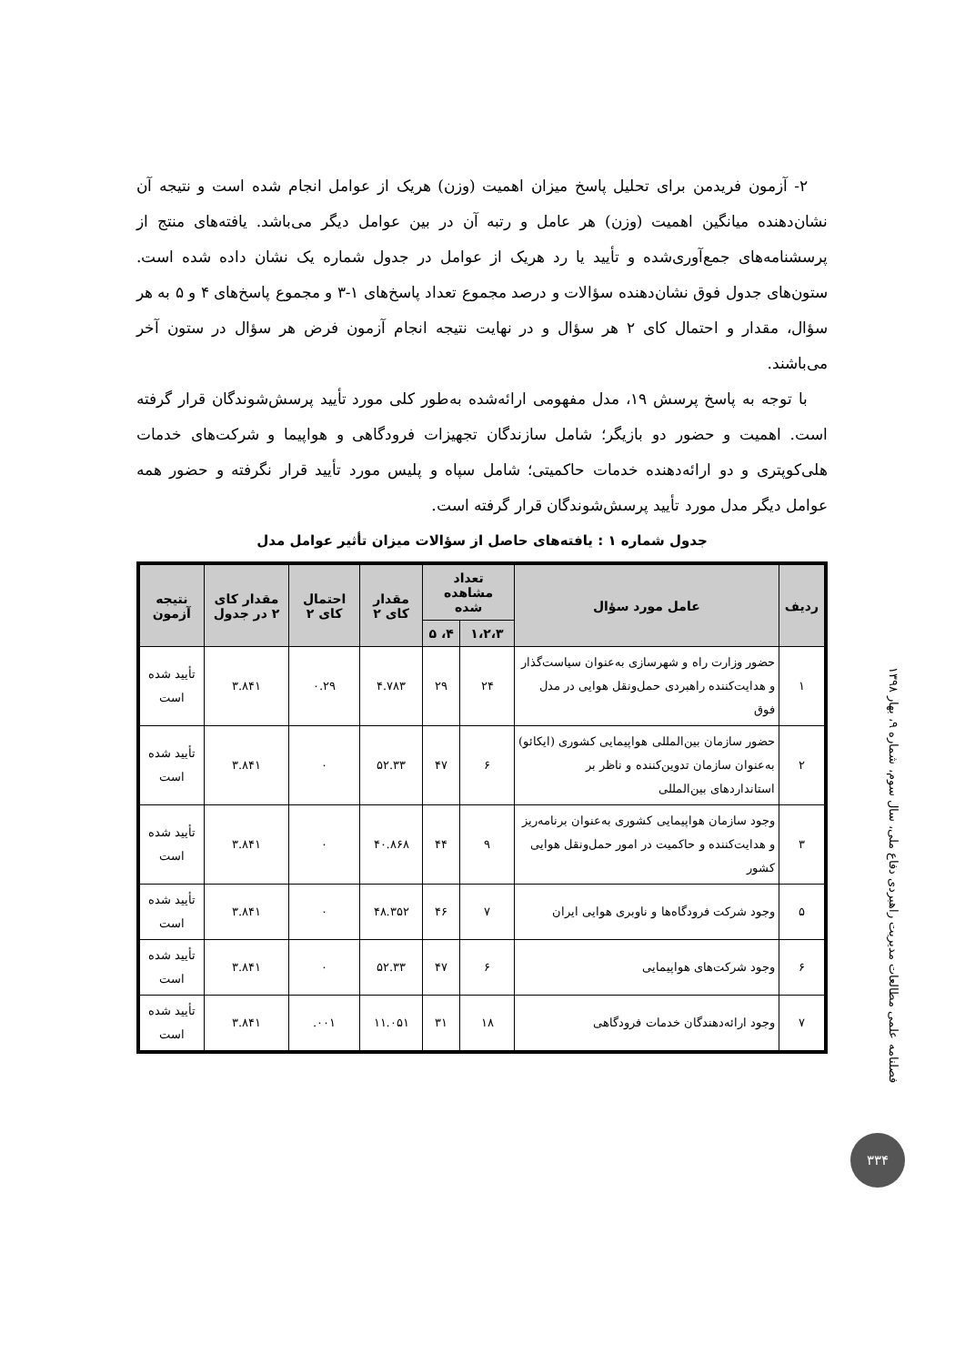۲- آزمون فریدمن برای تحلیل پاسخ میزان اهمیت (وزن) هریک از عوامل انجام شده است و نتیجه آن نشان‌دهنده میانگین اهمیت (وزن) هر عامل و رتبه آن در بین عوامل دیگر می‌باشد. یافته‌های منتج از پرسشنامه‌های جمع‌آوری‌شده و تأیید یا رد هریک از عوامل در جدول شماره یک نشان داده شده است. ستون‌های جدول فوق نشان‌دهنده سؤالات و درصد مجموع تعداد پاسخ‌های ۱-۳ و مجموع پاسخ‌های ۴ و ۵ به هر سؤال، مقدار و احتمال کای ۲ هر سؤال و در نهایت نتیجه انجام آزمون فرض هر سؤال در ستون آخر می‌باشند.
با توجه به پاسخ پرسش ۱۹، مدل مفهومی ارائه‌شده به‌طور کلی مورد تأیید پرسش‌شوندگان قرار گرفته است. اهمیت و حضور دو بازیگر؛ شامل سازندگان تجهیزات فرودگاهی و هواپیما و شرکت‌های خدمات هلی‌کوپتری و دو ارائه‌دهنده خدمات حاکمیتی؛ شامل سپاه و پلیس مورد تأیید قرار نگرفته و حضور همه عوامل دیگر مدل مورد تأیید پرسش‌شوندگان قرار گرفته است.
جدول شماره ۱ : یافته‌های حاصل از سؤالات میزان تأثیر عوامل مدل
| ردیف | عامل مورد سؤال | تعداد مشاهده شده | | مقدار کای ۲ | احتمال کای ۲ | مقدار کای ۲ در جدول | نتیجه آزمون |
| --- | --- | --- | --- | --- | --- | --- | --- |
| | | ۱،۲،۳ | ۴، ۵ | | | | |
| ۱ | حضور وزارت راه و شهرسازی به‌عنوان سیاست‌گذار و هدایت‌کننده راهبردی حمل‌ونقل هوایی در مدل فوق | ۲۴ | ۲۹ | ۴.۷۸۳ | ۰.۲۹ | ۳.۸۴۱ | تأیید شده است |
| ۲ | حضور سازمان بین‌المللی هواپیمایی کشوری (ایکائو) به‌عنوان سازمان تدوین‌کننده و ناظر بر استانداردهای بین‌المللی | ۶ | ۴۷ | ۵۲.۳۳ | ۰ | ۳.۸۴۱ | تأیید شده است |
| ۳ | وجود سازمان هواپیمایی کشوری به‌عنوان برنامه‌ریز و هدایت‌کننده و حاکمیت در امور حمل‌ونقل هوایی کشور | ۹ | ۴۴ | ۴۰.۸۶۸ | ۰ | ۳.۸۴۱ | تأیید شده است |
| ۵ | وجود شرکت فرودگاه‌ها و ناوبری هوایی ایران | ۷ | ۴۶ | ۴۸.۳۵۲ | ۰ | ۳.۸۴۱ | تأیید شده است |
| ۶ | وجود شرکت‌های هواپیمایی | ۶ | ۴۷ | ۵۲.۳۳ | ۰ | ۳.۸۴۱ | تأیید شده است |
| ۷ | وجود ارائه‌دهندگان خدمات فرودگاهی | ۱۸ | ۳۱ | ۱۱.۰۵۱ | ۰۰۱. | ۳.۸۴۱ | تأیید شده است |
فصلنامه علمی مطالعات مدیریت راهبردی دفاع ملی، سال سوم، شماره ۹، بهار ۱۳۹۸
۳۳۴